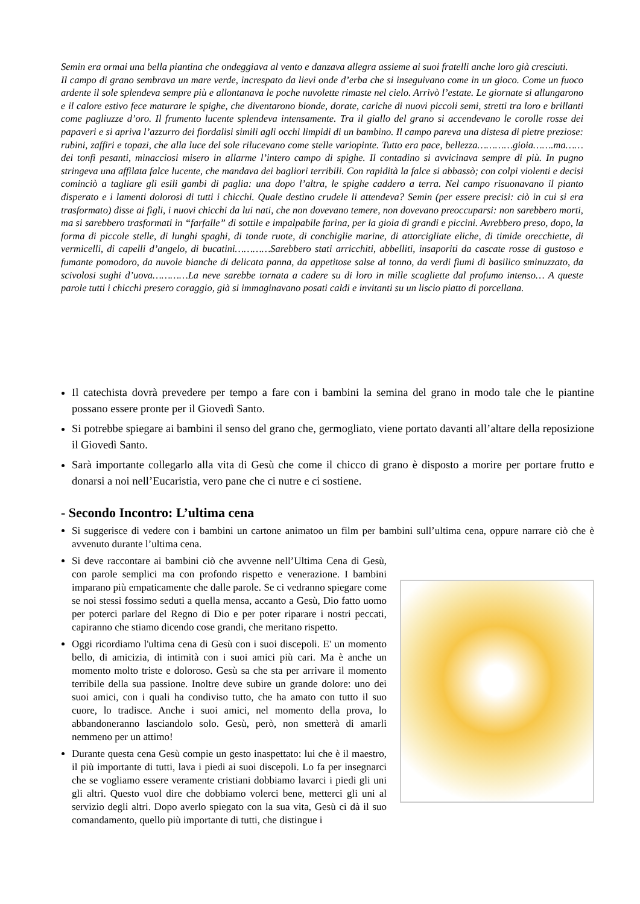Semin era ormai una bella piantina che ondeggiava al vento e danzava allegra assieme ai suoi fratelli anche loro già cresciuti.
Il campo di grano sembrava un mare verde, increspato da lievi onde d’erba che si inseguivano come in un gioco. Come un fuoco ardente il sole splendeva sempre più e allontanava le poche nuvolette rimaste nel cielo. Arrivò l’estate. Le giornate si allungarono e il calore estivo fece maturare le spighe, che diventarono bionde, dorate, cariche di nuovi piccoli semi, stretti tra loro e brillanti come pagliuzze d’oro. Il frumento lucente splendeva intensamente. Tra il giallo del grano si accendevano le corolle rosse dei papaveri e si apriva l’azzurro dei fiordalisi simili agli occhi limpidi di un bambino. Il campo pareva una distesa di pietre preziose: rubini, zaffiri e topazi, che alla luce del sole rilucevano come stelle variopinte. Tutto era pace, bellezza…………gioia…….ma……dei tonfi pesanti, minacciosi misero in allarme l’intero campo di spighe. Il contadino si avvicinava sempre di più. In pugno stringeva una affilata falce lucente, che mandava dei bagliori terribili. Con rapidità la falce si abbassò; con colpi violenti e decisi cominciò a tagliare gli esili gambi di paglia: una dopo l’altra, le spighe caddero a terra. Nel campo risuonavano il pianto disperato e i lamenti dolorosi di tutti i chicchi. Quale destino crudele li attendeva? Semin (per essere precisi: ciò in cui si era trasformato) disse ai figli, i nuovi chicchi da lui nati, che non dovevano temere, non dovevano preoccuparsi: non sarebbero morti, ma si sarebbero trasformati in “farfalle” di sottile e impalpabile farina, per la gioia di grandi e piccini. Avrebbero preso, dopo, la forma di piccole stelle, di lunghi spaghi, di tonde ruote, di conchiglie marine, di attorcigliate eliche, di timide orecchiette, di vermicelli, di capelli d’angelo, di bucatini…………Sarebbero stati arricchiti, abbelliti, insaporiti da cascate rosse di gustoso e fumante pomodoro, da nuvole bianche di delicata panna, da appetitose salse al tonno, da verdi fiumi di basilico sminuzzato, da scivolosi sughi d’uova…………La neve sarebbe tornata a cadere su di loro in mille scagliette dal profumo intenso… A queste parole tutti i chicchi presero coraggio, già si immaginavano posati caldi e invitanti su un liscio piatto di porcellana.
Il catechista dovrà prevedere per tempo a fare con i bambini la semina del grano in modo tale che le piantine possano essere pronte per il Giovedì Santo.
Si potrebbe spiegare ai bambini il senso del grano che, germogliato, viene portato davanti all’altare della reposizione il Giovedì Santo.
Sarà importante collegarlo alla vita di Gesù che come il chicco di grano è disposto a morire per portare frutto e donarsi a noi nell’Eucaristia, vero pane che ci nutre e ci sostiene.
- Secondo Incontro: L’ultima cena
Si suggerisce di vedere con i bambini un cartone animatoo un film per bambini sull’ultima cena, oppure narrare ciò che è avvenuto durante l’ultima cena.
Si deve raccontare ai bambini ciò che avvenne nell’Ultima Cena di Gesù, con parole semplici ma con profondo rispetto e venerazione. I bambini imparano più empaticamente che dalle parole. Se ci vedranno spiegare come se noi stessi fossimo seduti a quella mensa, accanto a Gesù, Dio fatto uomo per poterci parlare del Regno di Dio e per poter riparare i nostri peccati, capiranno che stiamo dicendo cose grandi, che meritano rispetto.
Oggi ricordiamo l'ultima cena di Gesù con i suoi discepoli. E' un momento bello, di amicizia, di intimità con i suoi amici più cari. Ma è anche un momento molto triste e doloroso. Gesù sa che sta per arrivare il momento terribile della sua passione. Inoltre deve subire un grande dolore: uno dei suoi amici, con i quali ha condiviso tutto, che ha amato con tutto il suo cuore, lo tradisce. Anche i suoi amici, nel momento della prova, lo abbandoneranno lasciandolo solo. Gesù, però, non smetterà di amarli nemmeno per un attimo!
Durante questa cena Gesù compie un gesto inaspettato: lui che è il maestro, il più importante di tutti, lava i piedi ai suoi discepoli. Lo fa per insegnarci che se vogliamo essere veramente cristiani dobbiamo lavarci i piedi gli uni gli altri. Questo vuol dire che dobbiamo volerci bene, metterci gli uni al servizio degli altri. Dopo averlo spiegato con la sua vita, Gesù ci dà il suo comandamento, quello più importante di tutti, che distingue i